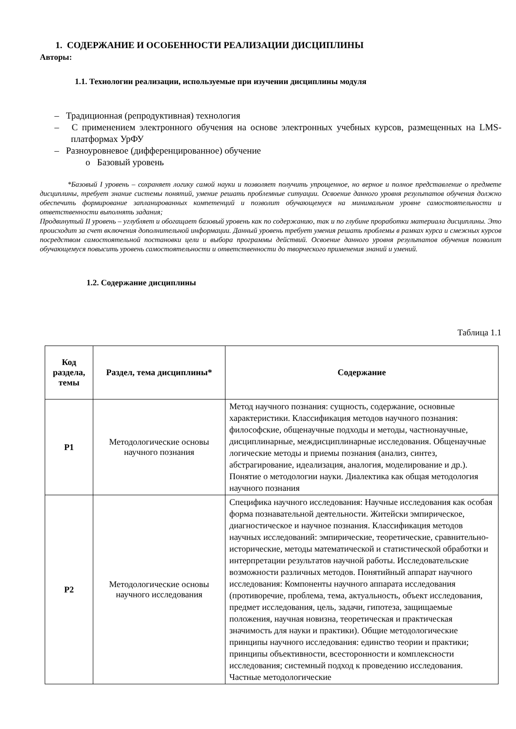1. СОДЕРЖАНИЕ И ОСОБЕННОСТИ РЕАЛИЗАЦИИ ДИСЦИПЛИНЫ
Авторы:
1.1. Технологии реализации, используемые при изучении дисциплины модуля
– Традиционная (репродуктивная) технология
– С применением электронного обучения на основе электронных учебных курсов, размещенных на LMS-платформах УрФУ
– Разноуровневое (дифференцированное) обучение
o Базовый уровень
*Базовый I уровень – сохраняет логику самой науки и позволяет получить упрощенное, но верное и полное представление о предмете дисциплины, требует знание системы понятий, умение решать проблемные ситуации. Освоение данного уровня результатов обучения должно обеспечить формирование запланированных компетенций и позволит обучающемуся на минимальном уровне самостоятельности и ответственности выполнять задания;
Продвинутый II уровень – углубляет и обогащает базовый уровень как по содержанию, так и по глубине проработки материала дисциплины. Это происходит за счет включения дополнительной информации. Данный уровень требует умения решать проблемы в рамках курса и смежных курсов посредством самостоятельной постановки цели и выбора программы действий. Освоение данного уровня результатов обучения позволит обучающемуся повысить уровень самостоятельности и ответственности до творческого применения знаний и умений.
1.2. Содержание дисциплины
Таблица 1.1
| Код раздела, темы | Раздел, тема дисциплины* | Содержание |
| --- | --- | --- |
| Р1 | Методологические основы научного познания | Метод научного познания: сущность, содержание, основные характеристики. Классификация методов научного познания: философские, общенаучные подходы и методы, частнонаучные, дисциплинарные, междисциплинарные исследования. Общенаучные логические методы и приемы познания (анализ, синтез, абстрагирование, идеализация, аналогия, моделирование и др.). Понятие о методологии науки. Диалектика как общая методология научного познания |
| Р2 | Методологические основы научного исследования | Специфика научного исследования: Научные исследования как особая форма познавательной деятельности. Житейски эмпирическое, диагностическое и научное познания. Классификация методов научных исследований: эмпирические, теоретические, сравнительно-исторические, методы математической и статистической обработки и интерпретации результатов научной работы. Исследовательские возможности различных методов. Понятийный аппарат научного исследования: Компоненты научного аппарата исследования (противоречие, проблема, тема, актуальность, объект исследования, предмет исследования, цель, задачи, гипотеза, защищаемые положения, научная новизна, теоретическая и практическая значимость для науки и практики). Общие методологические принципы научного исследования: единство теории и практики; принципы объективности, всесторонности и комплексности исследования; системный подход к проведению исследования. Частные методологические |